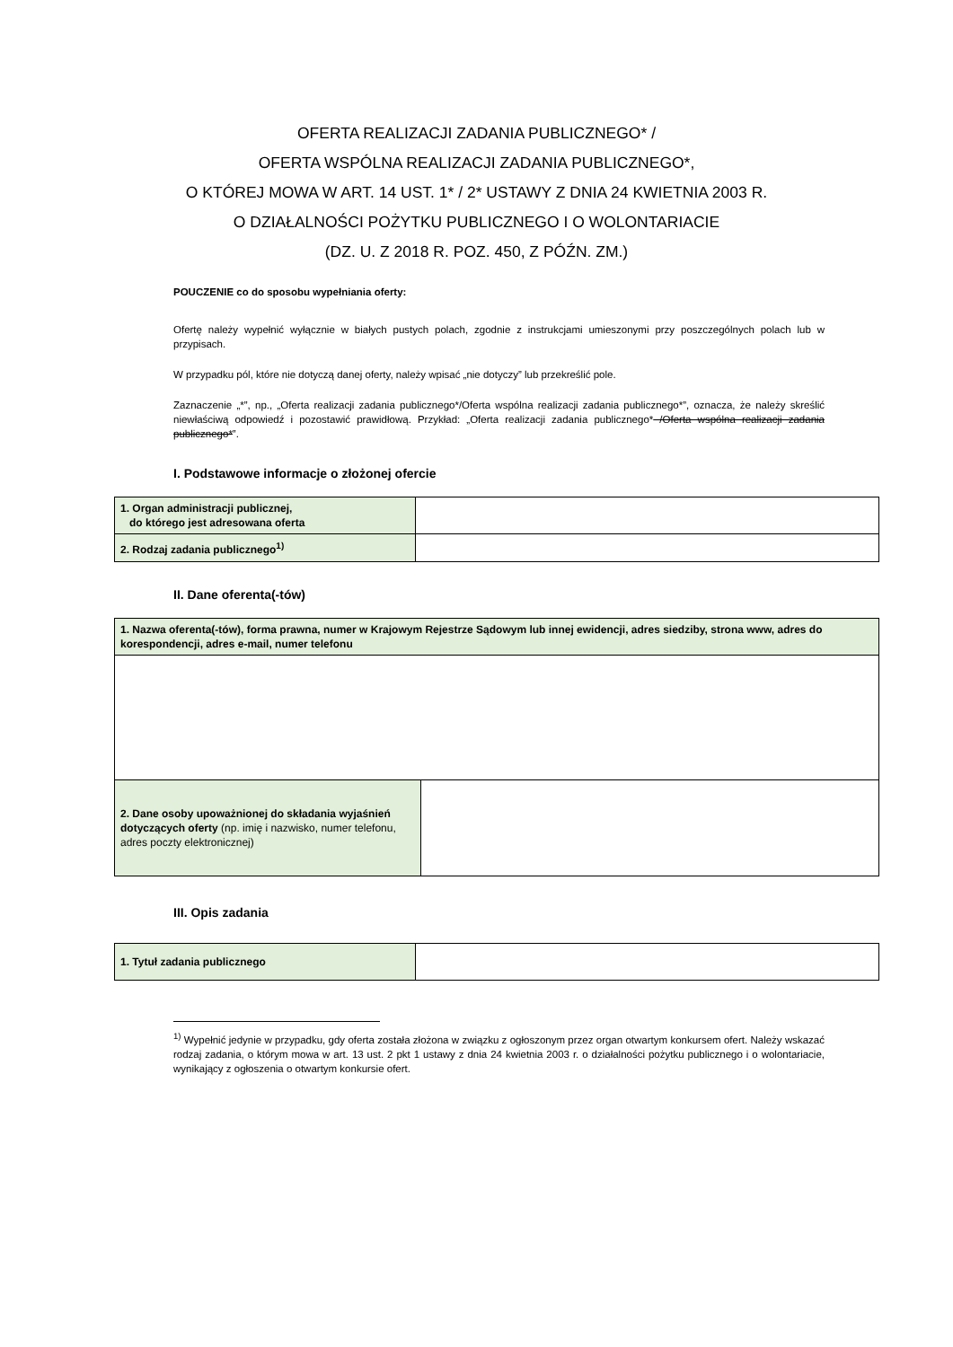OFERTA REALIZACJI ZADANIA PUBLICZNEGO* /
OFERTA WSPÓLNA REALIZACJI ZADANIA PUBLICZNEGO*,
O KTÓREJ MOWA W ART. 14 UST. 1* / 2* USTAWY Z DNIA 24 KWIETNIA 2003 R.
O DZIAŁALNOŚCI POŻYTKU PUBLICZNEGO I O WOLONTARIACIE
(DZ. U. Z 2018 R. POZ. 450, Z PÓŹN. ZM.)
POUCZENIE co do sposobu wypełniania oferty:
Ofertę należy wypełnić wyłącznie w białych pustych polach, zgodnie z instrukcjami umieszonymi przy poszczególnych polach lub w przypisach.
W przypadku pól, które nie dotyczą danej oferty, należy wpisać „nie dotyczy” lub przekreślić pole.
Zaznaczenie „*”, np., „Oferta realizacji zadania publicznego*/Oferta wspólna realizacji zadania publicznego*”, oznacza, że należy skreślić niewłaściwą odpowiedź i pozostawić prawidłową. Przykład: „Oferta realizacji zadania publicznego* /Oferta wspólna realizacji zadania publicznego*”.
I. Podstawowe informacje o złożonej ofercie
| 1. Organ administracji publicznej, do którego jest adresowana oferta | |
| 2. Rodzaj zadania publicznego<sup>1)</sup> | |
II. Dane oferenta(-tów)
| 1. Nazwa oferenta(-tów), forma prawna, numer w Krajowym Rejestrze Sądowym lub innej ewidencji, adres siedziby, strona www, adres do korespondencji, adres e-mail, numer telefonu | |
| 2. Dane osoby upoważnionej do składania wyjaśnień dotyczących oferty (np. imię i nazwisko, numer telefonu, adres poczty elektronicznej) | |
III. Opis zadania
| 1. Tytuł zadania publicznego | |
<sup>1)</sup> Wypełnić jedynie w przypadku, gdy oferta została złożona w związku z ogłoszonym przez organ otwartym konkursem ofert. Należy wskazać rodzaj zadania, o którym mowa w art. 13 ust. 2 pkt 1 ustawy z dnia 24 kwietnia 2003 r. o działalności pożytku publicznego i o wolontariacie, wynikający z ogłoszenia o otwartym konkursie ofert.